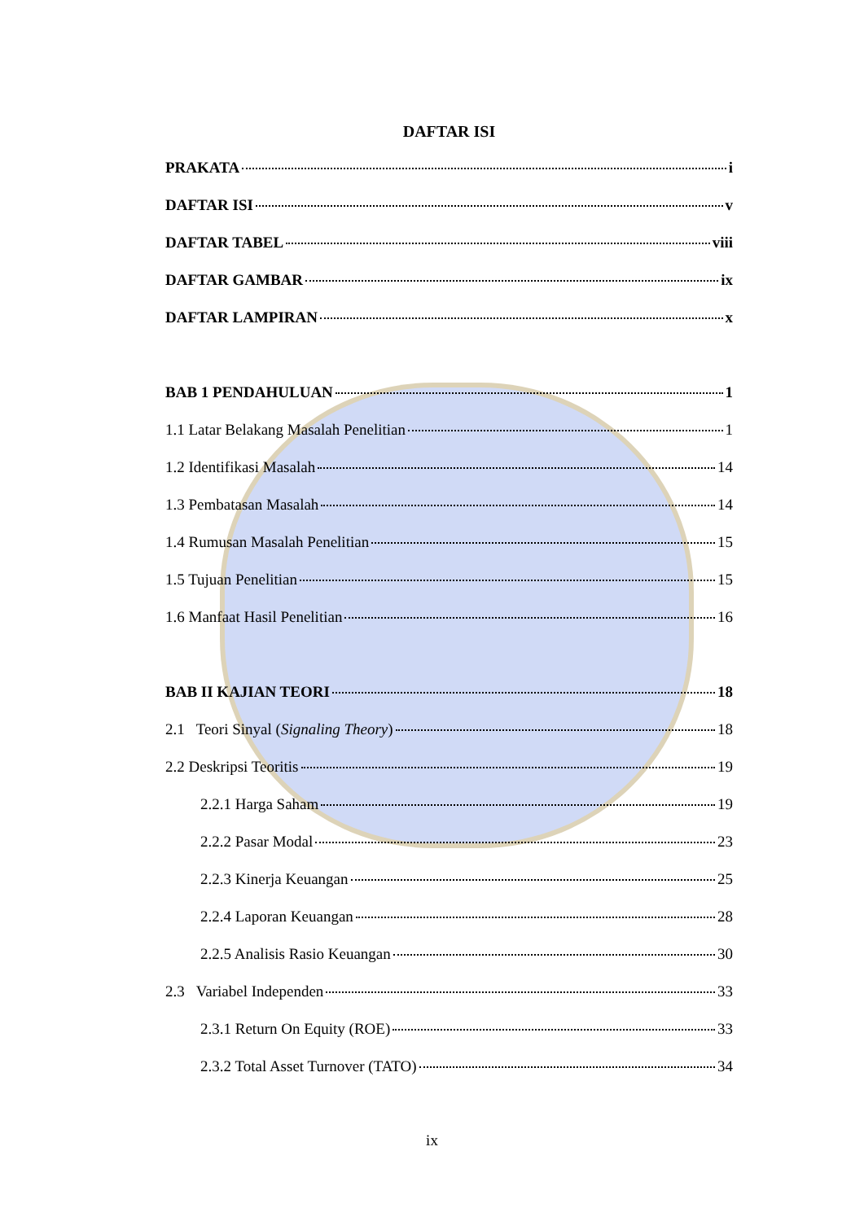DAFTAR ISI
PRAKATA i
DAFTAR ISI v
DAFTAR TABEL viii
DAFTAR GAMBAR ix
DAFTAR LAMPIRAN x
BAB 1 PENDAHULUAN 1
1.1 Latar Belakang Masalah Penelitian 1
1.2 Identifikasi Masalah 14
1.3 Pembatasan Masalah 14
1.4 Rumusan Masalah Penelitian 15
1.5 Tujuan Penelitian 15
1.6 Manfaat Hasil Penelitian 16
BAB II KAJIAN TEORI 18
2.1 Teori Sinyal (Signaling Theory) 18
2.2 Deskripsi Teoritis 19
2.2.1 Harga Saham 19
2.2.2 Pasar Modal 23
2.2.3 Kinerja Keuangan 25
2.2.4 Laporan Keuangan 28
2.2.5 Analisis Rasio Keuangan 30
2.3 Variabel Independen 33
2.3.1 Return On Equity (ROE) 33
2.3.2 Total Asset Turnover (TATO) 34
ix